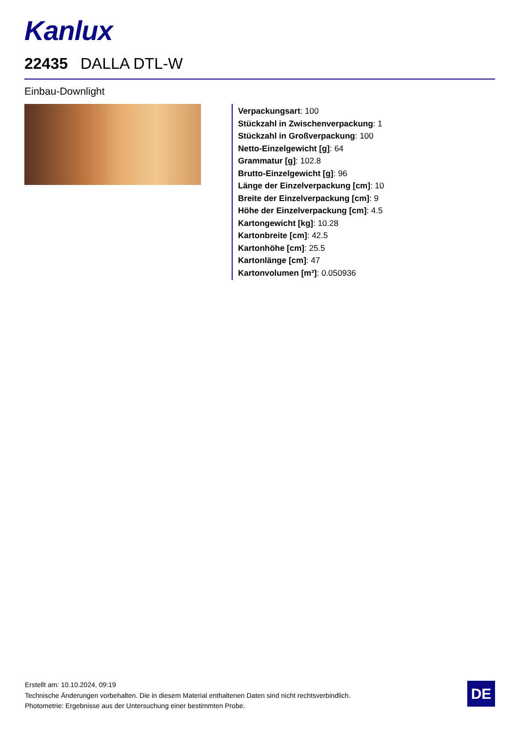Kanlux
22435 DALLA DTL-W
Einbau-Downlight
Verpackungsart: 100
Stückzahl in Zwischenverpackung: 1
Stückzahl in Großverpackung: 100
Netto-Einzelgewicht [g]: 64
Grammatur [g]: 102.8
Brutto-Einzelgewicht [g]: 96
Länge der Einzelverpackung [cm]: 10
Breite der Einzelverpackung [cm]: 9
Höhe der Einzelverpackung [cm]: 4.5
Kartongewicht [kg]: 10.28
Kartonbreite [cm]: 42.5
Kartonhöhe [cm]: 25.5
Kartonlänge [cm]: 47
Kartonvolumen [m³]: 0.050936
Erstellt am: 10.10.2024, 09:19
Technische Änderungen vorbehalten. Die in diesem Material enthaltenen Daten sind nicht rechtsverbindlich.
Photometrie: Ergebnisse aus der Untersuchung einer bestimmten Probe.
DE